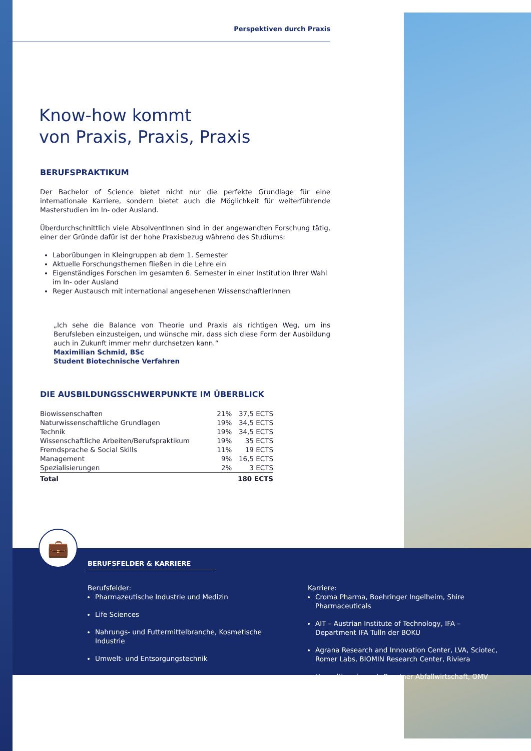Perspektiven durch Praxis
Know-how kommt
von Praxis, Praxis, Praxis
BERUFSPRAKTIKUM
Der Bachelor of Science bietet nicht nur die perfekte Grundlage für eine internationale Karriere, sondern bietet auch die Möglichkeit für weiterführende Masterstudien im In- oder Ausland.
Überdurchschnittlich viele AbsolventInnen sind in der angewandten Forschung tätig, einer der Gründe dafür ist der hohe Praxisbezug während des Studiums:
Laborübungen in Kleingruppen ab dem 1. Semester
Aktuelle Forschungsthemen fließen in die Lehre ein
Eigenständiges Forschen im gesamten 6. Semester in einer Institution Ihrer Wahl im In- oder Ausland
Reger Austausch mit international angesehenen WissenschaftlerInnen
„Ich sehe die Balance von Theorie und Praxis als richtigen Weg, um ins Berufsleben einzusteigen, und wünsche mir, dass sich diese Form der Ausbildung auch in Zukunft immer mehr durchsetzen kann.“
Maximilian Schmid, BSc
Student Biotechnische Verfahren
DIE AUSBILDUNGSSCHWERPUNKTE IM ÜBERBLICK
| Biowissenschaften | 21% | 37,5 ECTS |
| Naturwissenschaftliche Grundlagen | 19% | 34,5 ECTS |
| Technik | 19% | 34,5 ECTS |
| Wissenschaftliche Arbeiten/Berufspraktikum | 19% | 35 ECTS |
| Fremdsprache & Social Skills | 11% | 19 ECTS |
| Management | 9% | 16,5 ECTS |
| Spezialisierungen | 2% | 3 ECTS |
| Total | | 180 ECTS |
💼
BERUFSFELDER & KARRIERE
Berufsfelder:
Pharmazeutische Industrie und Medizin
Life Sciences
Nahrungs- und Futtermittelbranche, Kosmetische Industrie
Umwelt- und Entsorgungstechnik
Karriere:
Croma Pharma, Boehringer Ingelheim, Shire Pharmaceuticals
AIT – Austrian Institute of Technology, IFA – Department IFA Tulln der BOKU
Agrana Research and Innovation Center, LVA, Sciotec, Romer Labs, BIOMIN Research Center, Riviera
Umweltbundesamt, Brantner Abfallwirtschaft, OMV